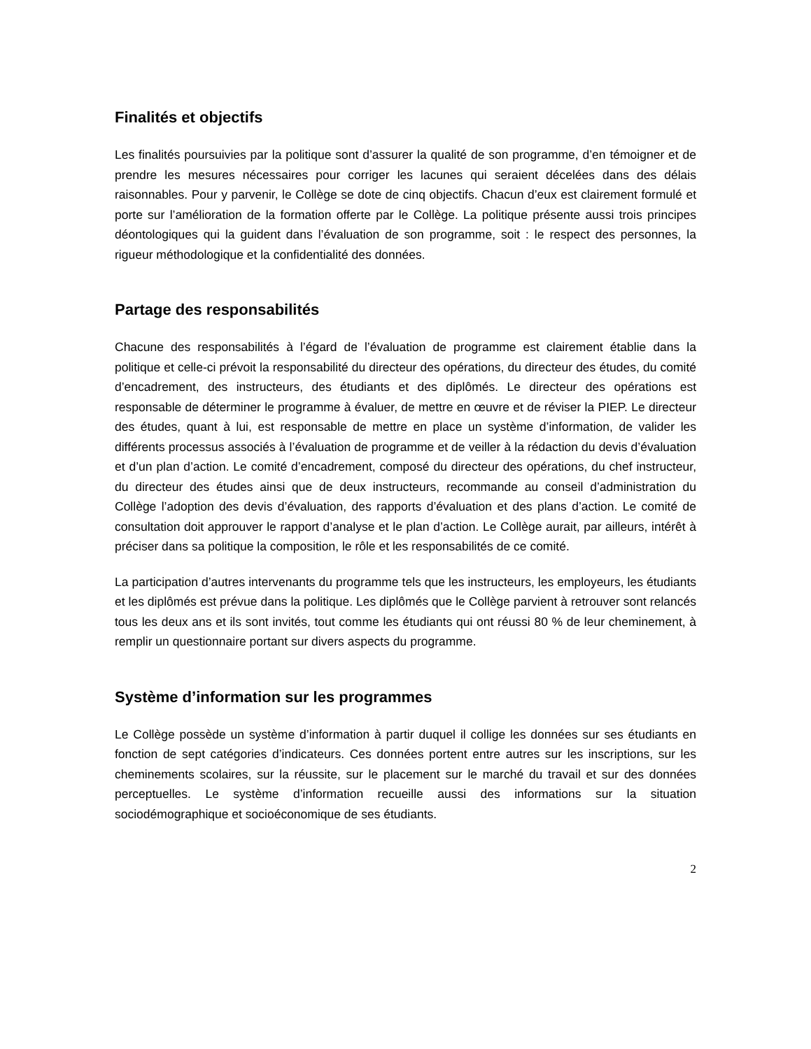Finalités et objectifs
Les finalités poursuivies par la politique sont d’assurer la qualité de son programme, d’en témoigner et de prendre les mesures nécessaires pour corriger les lacunes qui seraient décelées dans des délais raisonnables. Pour y parvenir, le Collège se dote de cinq objectifs. Chacun d’eux est clairement formulé et porte sur l’amélioration de la formation offerte par le Collège. La politique présente aussi trois principes déontologiques qui la guident dans l’évaluation de son programme, soit : le respect des personnes, la rigueur méthodologique et la confidentialité des données.
Partage des responsabilités
Chacune des responsabilités à l’égard de l’évaluation de programme est clairement établie dans la politique et celle-ci prévoit la responsabilité du directeur des opérations, du directeur des études, du comité d’encadrement, des instructeurs, des étudiants et des diplômés. Le directeur des opérations est responsable de déterminer le programme à évaluer, de mettre en œuvre et de réviser la PIEP. Le directeur des études, quant à lui, est responsable de mettre en place un système d’information, de valider les différents processus associés à l’évaluation de programme et de veiller à la rédaction du devis d’évaluation et d’un plan d’action. Le comité d’encadrement, composé du directeur des opérations, du chef instructeur, du directeur des études ainsi que de deux instructeurs, recommande au conseil d’administration du Collège l’adoption des devis d’évaluation, des rapports d’évaluation et des plans d’action. Le comité de consultation doit approuver le rapport d’analyse et le plan d’action. Le Collège aurait, par ailleurs, intérêt à préciser dans sa politique la composition, le rôle et les responsabilités de ce comité.
La participation d’autres intervenants du programme tels que les instructeurs, les employeurs, les étudiants et les diplômés est prévue dans la politique. Les diplômés que le Collège parvient à retrouver sont relancés tous les deux ans et ils sont invités, tout comme les étudiants qui ont réussi 80 % de leur cheminement, à remplir un questionnaire portant sur divers aspects du programme.
Système d’information sur les programmes
Le Collège possède un système d’information à partir duquel il collige les données sur ses étudiants en fonction de sept catégories d’indicateurs. Ces données portent entre autres sur les inscriptions, sur les cheminements scolaires, sur la réussite, sur le placement sur le marché du travail et sur des données perceptuelles. Le système d’information recueille aussi des informations sur la situation sociodémographique et socioéconomique de ses étudiants.
2